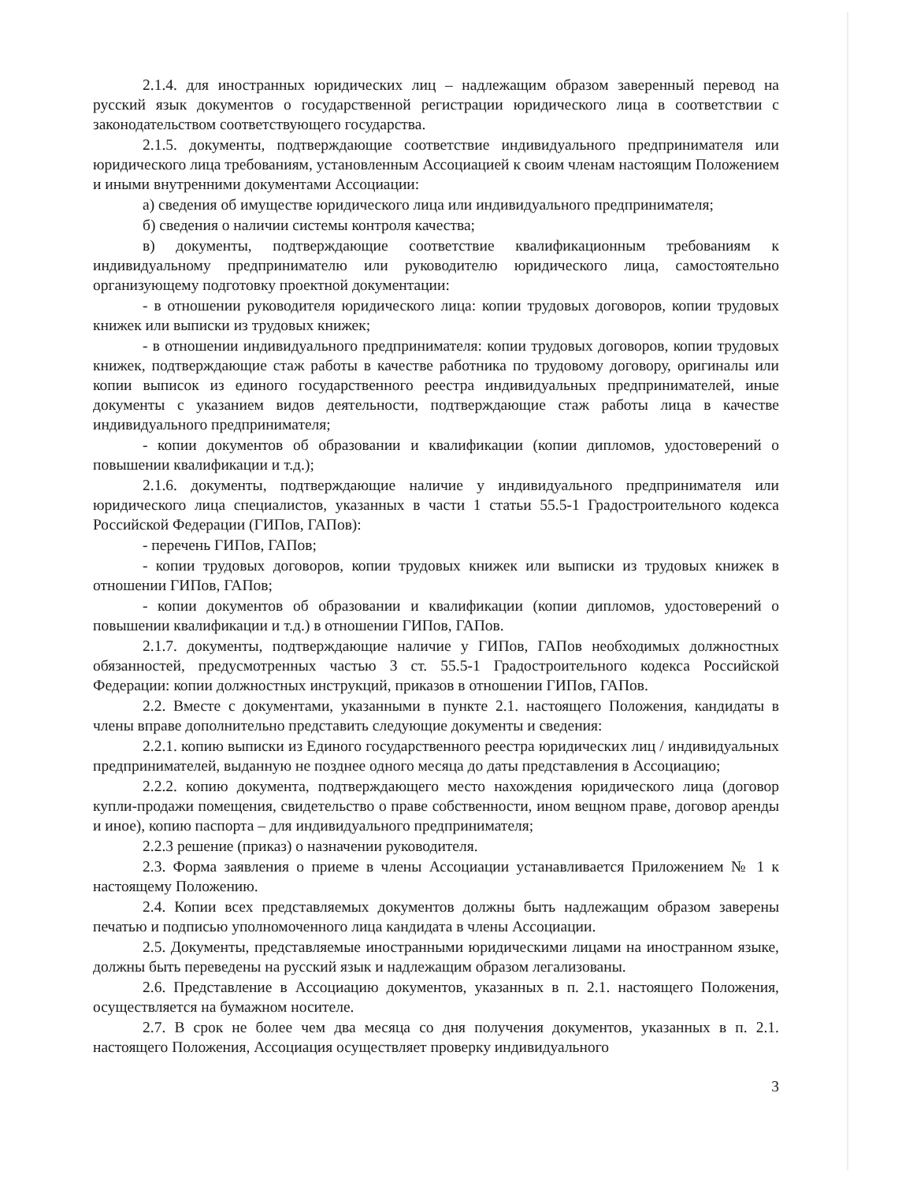2.1.4. для иностранных юридических лиц – надлежащим образом заверенный перевод на русский язык документов о государственной регистрации юридического лица в соответствии с законодательством соответствующего государства.
2.1.5. документы, подтверждающие соответствие индивидуального предпринимателя или юридического лица требованиям, установленным Ассоциацией к своим членам настоящим Положением и иными внутренними документами Ассоциации:
а) сведения об имуществе юридического лица или индивидуального предпринимателя;
б) сведения о наличии системы контроля качества;
в) документы, подтверждающие соответствие квалификационным требованиям к индивидуальному предпринимателю или руководителю юридического лица, самостоятельно организующему подготовку проектной документации:
- в отношении руководителя юридического лица: копии трудовых договоров, копии трудовых книжек или выписки из трудовых книжек;
- в отношении индивидуального предпринимателя: копии трудовых договоров, копии трудовых книжек, подтверждающие стаж работы в качестве работника по трудовому договору, оригиналы или копии выписок из единого государственного реестра индивидуальных предпринимателей, иные документы с указанием видов деятельности, подтверждающие стаж работы лица в качестве индивидуального предпринимателя;
- копии документов об образовании и квалификации (копии дипломов, удостоверений о повышении квалификации и т.д.);
2.1.6. документы, подтверждающие наличие у индивидуального предпринимателя или юридического лица специалистов, указанных в части 1 статьи 55.5-1 Градостроительного кодекса Российской Федерации (ГИПов, ГАПов):
- перечень ГИПов, ГАПов;
- копии трудовых договоров, копии трудовых книжек или выписки из трудовых книжек в отношении ГИПов, ГАПов;
- копии документов об образовании и квалификации (копии дипломов, удостоверений о повышении квалификации и т.д.) в отношении ГИПов, ГАПов.
2.1.7. документы, подтверждающие наличие у ГИПов, ГАПов необходимых должностных обязанностей, предусмотренных частью 3 ст. 55.5-1 Градостроительного кодекса Российской Федерации: копии должностных инструкций, приказов в отношении ГИПов, ГАПов.
2.2. Вместе с документами, указанными в пункте 2.1. настоящего Положения, кандидаты в члены вправе дополнительно представить следующие документы и сведения:
2.2.1. копию выписки из Единого государственного реестра юридических лиц / индивидуальных предпринимателей, выданную не позднее одного месяца до даты представления в Ассоциацию;
2.2.2. копию документа, подтверждающего место нахождения юридического лица (договор купли-продажи помещения, свидетельство о праве собственности, ином вещном праве, договор аренды и иное), копию паспорта – для индивидуального предпринимателя;
2.2.3 решение (приказ) о назначении руководителя.
2.3. Форма заявления о приеме в члены Ассоциации устанавливается Приложением № 1 к настоящему Положению.
2.4. Копии всех представляемых документов должны быть надлежащим образом заверены печатью и подписью уполномоченного лица кандидата в члены Ассоциации.
2.5. Документы, представляемые иностранными юридическими лицами на иностранном языке, должны быть переведены на русский язык и надлежащим образом легализованы.
2.6. Представление в Ассоциацию документов, указанных в п. 2.1. настоящего Положения, осуществляется на бумажном носителе.
2.7. В срок не более чем два месяца со дня получения документов, указанных в п. 2.1. настоящего Положения, Ассоциация осуществляет проверку индивидуального
3